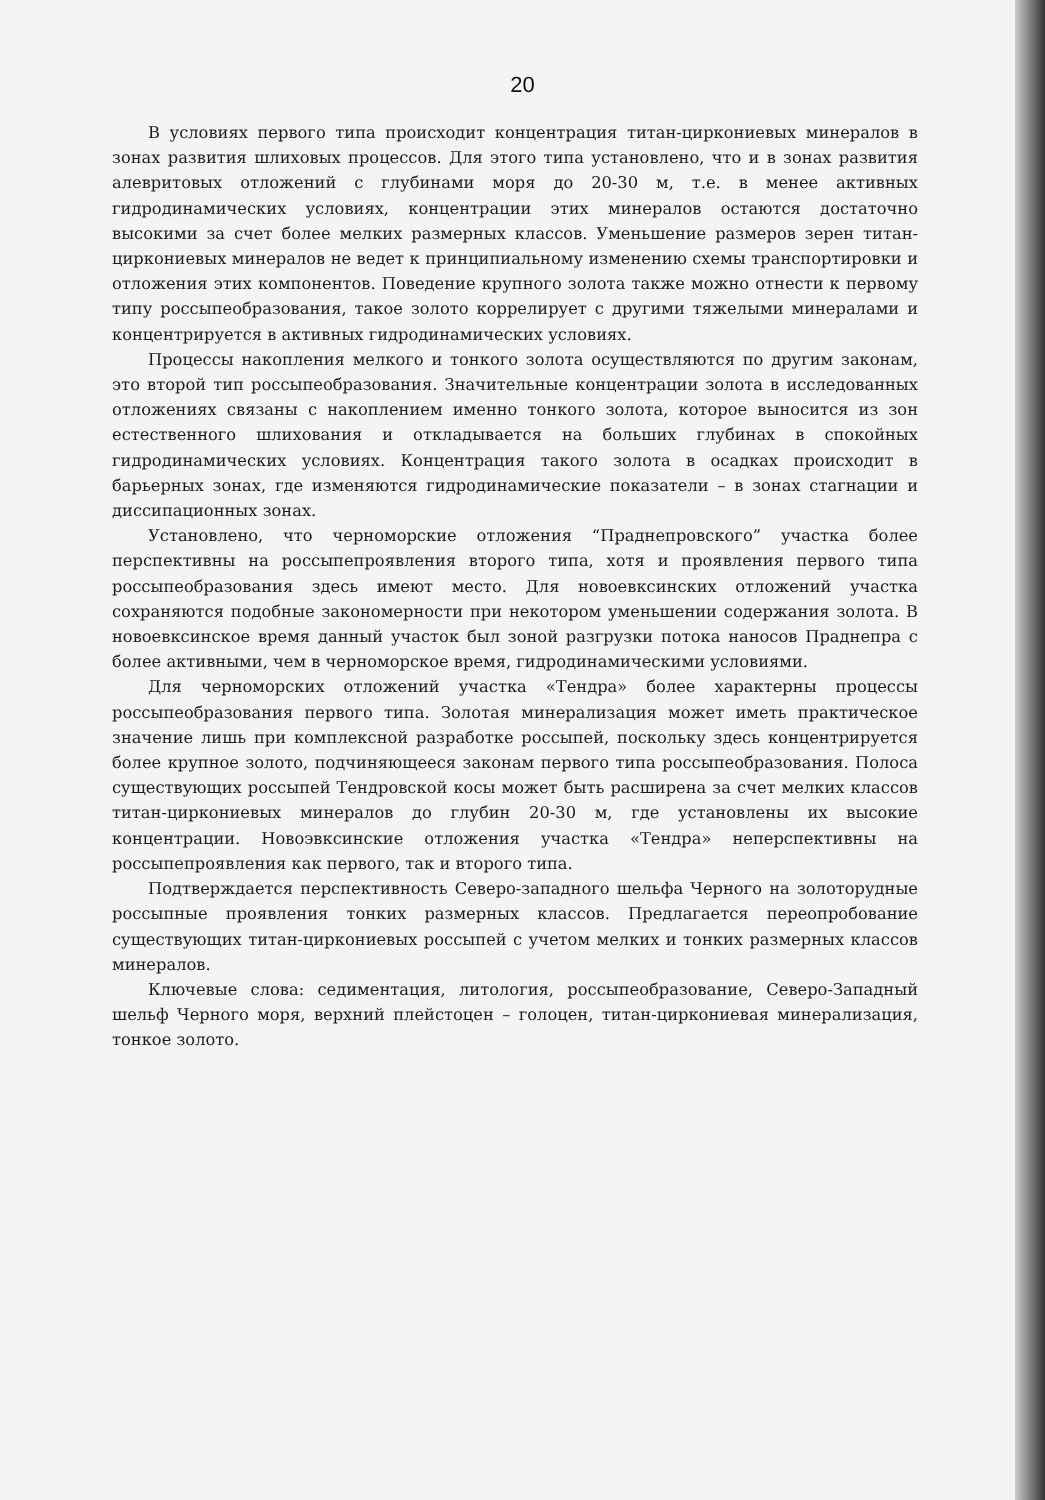20
В условиях первого типа происходит концентрация титан-циркониевых минералов в зонах развития шлиховых процессов. Для этого типа установлено, что и в зонах развития алевритовых отложений с глубинами моря до 20-30 м, т.е. в менее активных гидродинамических условиях, концентрации этих минералов остаются достаточно высокими за счет более мелких размерных классов. Уменьшение размеров зерен титан-циркониевых минералов не ведет к принципиальному изменению схемы транспортировки и отложения этих компонентов. Поведение крупного золота также можно отнести к первому типу россыпеобразования, такое золото коррелирует с другими тяжелыми минералами и концентрируется в активных гидродинамических условиях.
Процессы накопления мелкого и тонкого золота осуществляются по другим законам, это второй тип россыпеобразования. Значительные концентрации золота в исследованных отложениях связаны с накоплением именно тонкого золота, которое выносится из зон естественного шлихования и откладывается на больших глубинах в спокойных гидродинамических условиях. Концентрация такого золота в осадках происходит в барьерных зонах, где изменяются гидродинамические показатели – в зонах стагнации и диссипационных зонах.
Установлено, что черноморские отложения “Праднепровского” участка более перспективны на россыпепроявления второго типа, хотя и проявления первого типа россыпеобразования здесь имеют место. Для новоевксинских отложений участка сохраняются подобные закономерности при некотором уменьшении содержания золота. В новоевксинское время данный участок был зоной разгрузки потока наносов Праднепра с более активными, чем в черноморское время, гидродинамическими условиями.
Для черноморских отложений участка «Тендра» более характерны процессы россыпеобразования первого типа. Золотая минерализация может иметь практическое значение лишь при комплексной разработке россыпей, поскольку здесь концентрируется более крупное золото, подчиняющееся законам первого типа россыпеобразования. Полоса существующих россыпей Тендровской косы может быть расширена за счет мелких классов титан-циркониевых минералов до глубин 20-30 м, где установлены их высокие концентрации. Новоэвксинские отложения участка «Тендра» неперспективны на россыпепроявления как первого, так и второго типа.
Подтверждается перспективность Северо-западного шельфа Черного на золоторудные россыпные проявления тонких размерных классов. Предлагается переопробование существующих титан-циркониевых россыпей с учетом мелких и тонких размерных классов минералов.
Ключевые слова: седиментация, литология, россыпеобразование, Северо-Западный шельф Черного моря, верхний плейстоцен – голоцен, титан-циркониевая минерализация, тонкое золото.